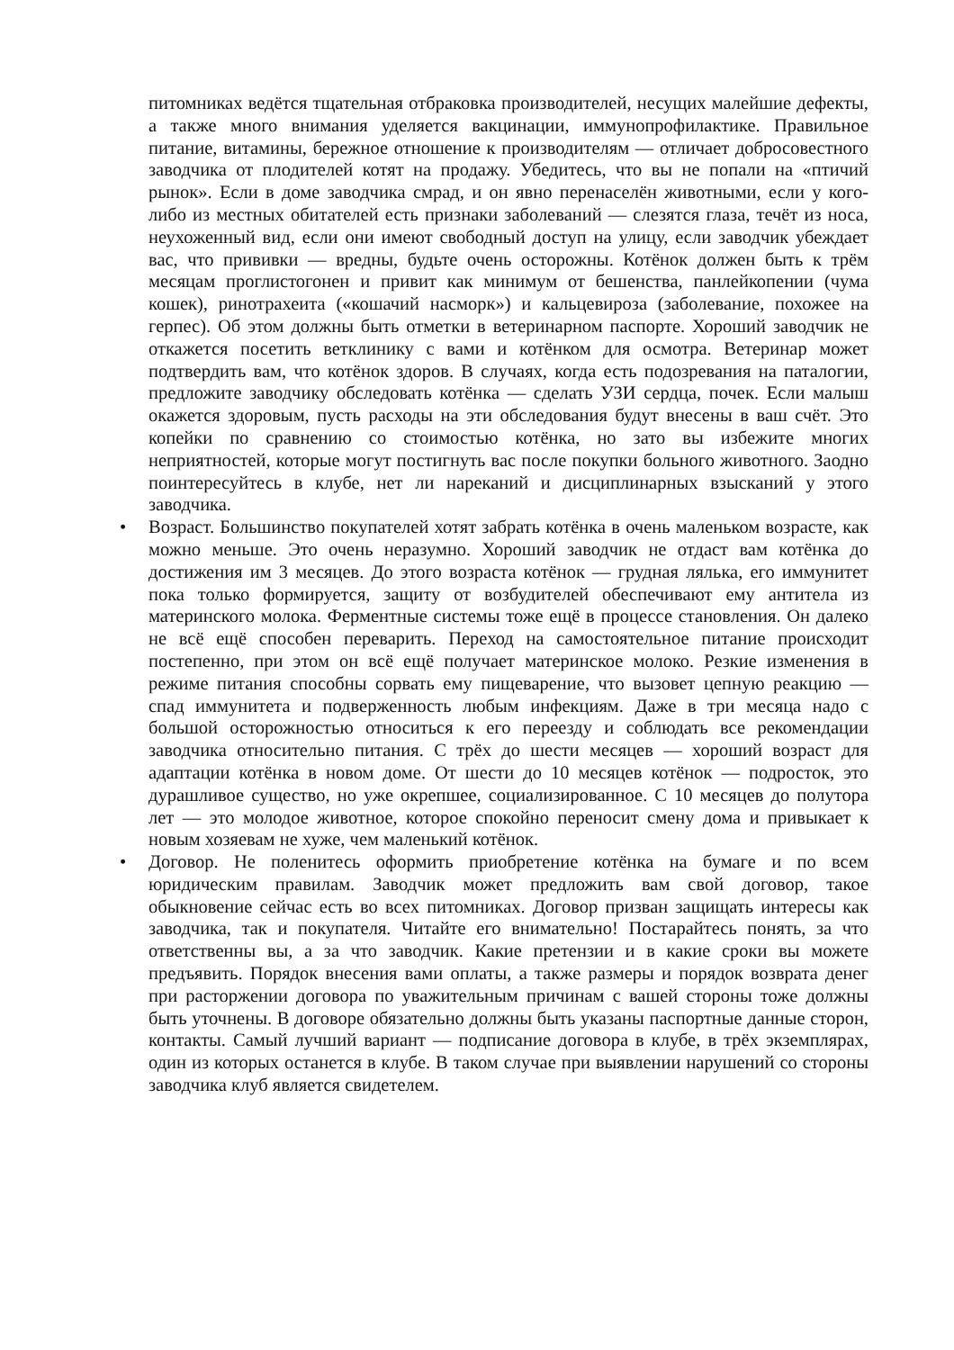питомниках ведётся тщательная отбраковка производителей, несущих малейшие дефекты, а также много внимания уделяется вакцинации, иммунопрофилактике. Правильное питание, витамины, бережное отношение к производителям — отличает добросовестного заводчика от плодителей котят на продажу. Убедитесь, что вы не попали на «птичий рынок». Если в доме заводчика смрад, и он явно перенаселён животными, если у кого-либо из местных обитателей есть признаки заболеваний — слезятся глаза, течёт из носа, неухоженный вид, если они имеют свободный доступ на улицу, если заводчик убеждает вас, что прививки — вредны, будьте очень осторожны. Котёнок должен быть к трём месяцам проглистогонен и привит как минимум от бешенства, панлейкопении (чума кошек), ринотрахеита («кошачий насморк») и кальцевироза (заболевание, похожее на герпес). Об этом должны быть отметки в ветеринарном паспорте. Хороший заводчик не откажется посетить ветклинику с вами и котёнком для осмотра. Ветеринар может подтвердить вам, что котёнок здоров. В случаях, когда есть подозревания на паталогии, предложите заводчику обследовать котёнка — сделать УЗИ сердца, почек. Если малыш окажется здоровым, пусть расходы на эти обследования будут внесены в ваш счёт. Это копейки по сравнению со стоимостью котёнка, но зато вы избежите многих неприятностей, которые могут постигнуть вас после покупки больного животного. Заодно поинтересуйтесь в клубе, нет ли нареканий и дисциплинарных взысканий у этого заводчика.
• Возраст. Большинство покупателей хотят забрать котёнка в очень маленьком возрасте, как можно меньше. Это очень неразумно. Хороший заводчик не отдаст вам котёнка до достижения им 3 месяцев. До этого возраста котёнок — грудная лялька, его иммунитет пока только формируется, защиту от возбудителей обеспечивают ему антитела из материнского молока. Ферментные системы тоже ещё в процессе становления. Он далеко не всё ещё способен переварить. Переход на самостоятельное питание происходит постепенно, при этом он всё ещё получает материнское молоко. Резкие изменения в режиме питания способны сорвать ему пищеварение, что вызовет цепную реакцию — спад иммунитета и подверженность любым инфекциям. Даже в три месяца надо с большой осторожностью относиться к его переезду и соблюдать все рекомендации заводчика относительно питания. С трёх до шести месяцев — хороший возраст для адаптации котёнка в новом доме. От шести до 10 месяцев котёнок — подросток, это дурашливое существо, но уже окрепшее, социализированное. С 10 месяцев до полутора лет — это молодое животное, которое спокойно переносит смену дома и привыкает к новым хозяевам не хуже, чем маленький котёнок.
• Договор. Не поленитесь оформить приобретение котёнка на бумаге и по всем юридическим правилам. Заводчик может предложить вам свой договор, такое обыкновение сейчас есть во всех питомниках. Договор призван защищать интересы как заводчика, так и покупателя. Читайте его внимательно! Постарайтесь понять, за что ответственны вы, а за что заводчик. Какие претензии и в какие сроки вы можете предъявить. Порядок внесения вами оплаты, а также размеры и порядок возврата денег при расторжении договора по уважительным причинам с вашей стороны тоже должны быть уточнены. В договоре обязательно должны быть указаны паспортные данные сторон, контакты. Самый лучший вариант — подписание договора в клубе, в трёх экземплярах, один из которых останется в клубе. В таком случае при выявлении нарушений со стороны заводчика клуб является свидетелем.